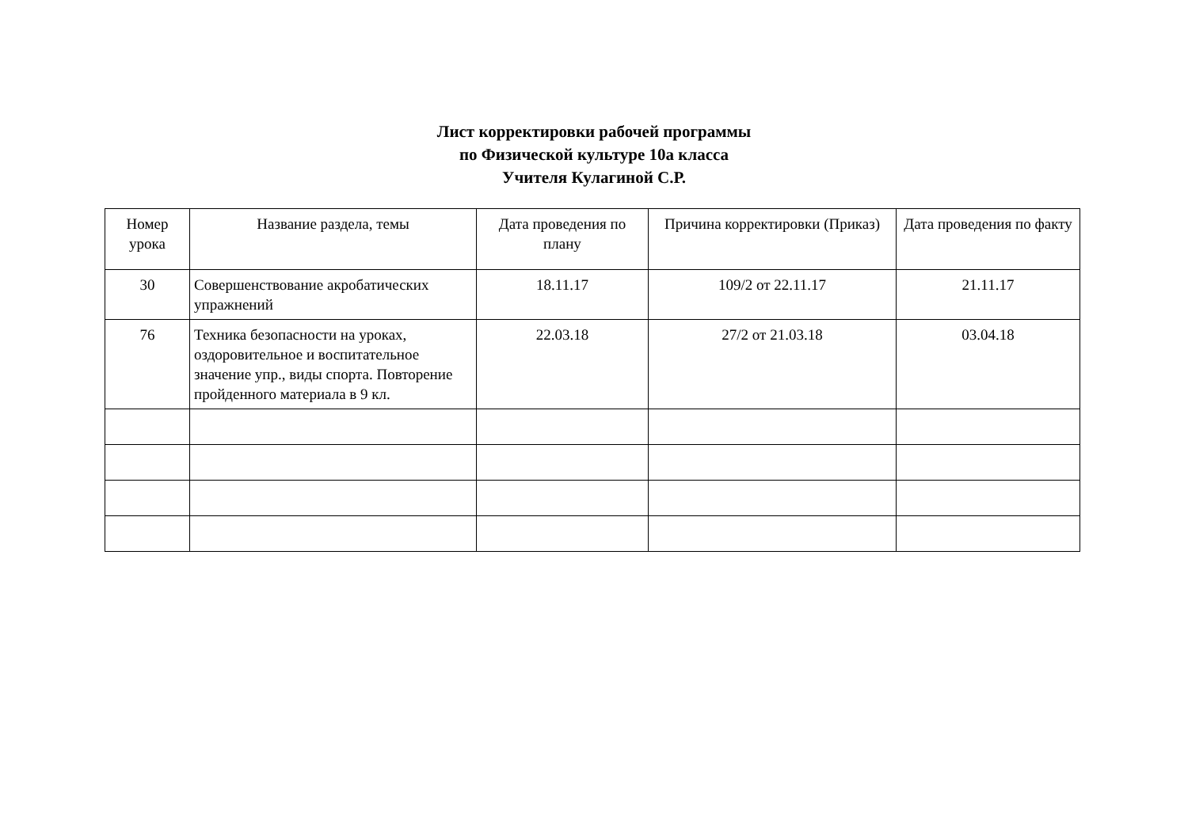Лист корректировки рабочей программы
по Физической культуре 10а класса
Учителя Кулагиной С.Р.
| Номер урока | Название раздела, темы | Дата проведения по плану | Причина корректировки (Приказ) | Дата проведения по факту |
| --- | --- | --- | --- | --- |
| 30 | Совершенствование акробатических упражнений | 18.11.17 | 109/2 от 22.11.17 | 21.11.17 |
| 76 | Техника безопасности на уроках, оздоровительное и воспитательное значение упр., виды спорта. Повторение пройденного материала в 9 кл. | 22.03.18 | 27/2 от 21.03.18 | 03.04.18 |